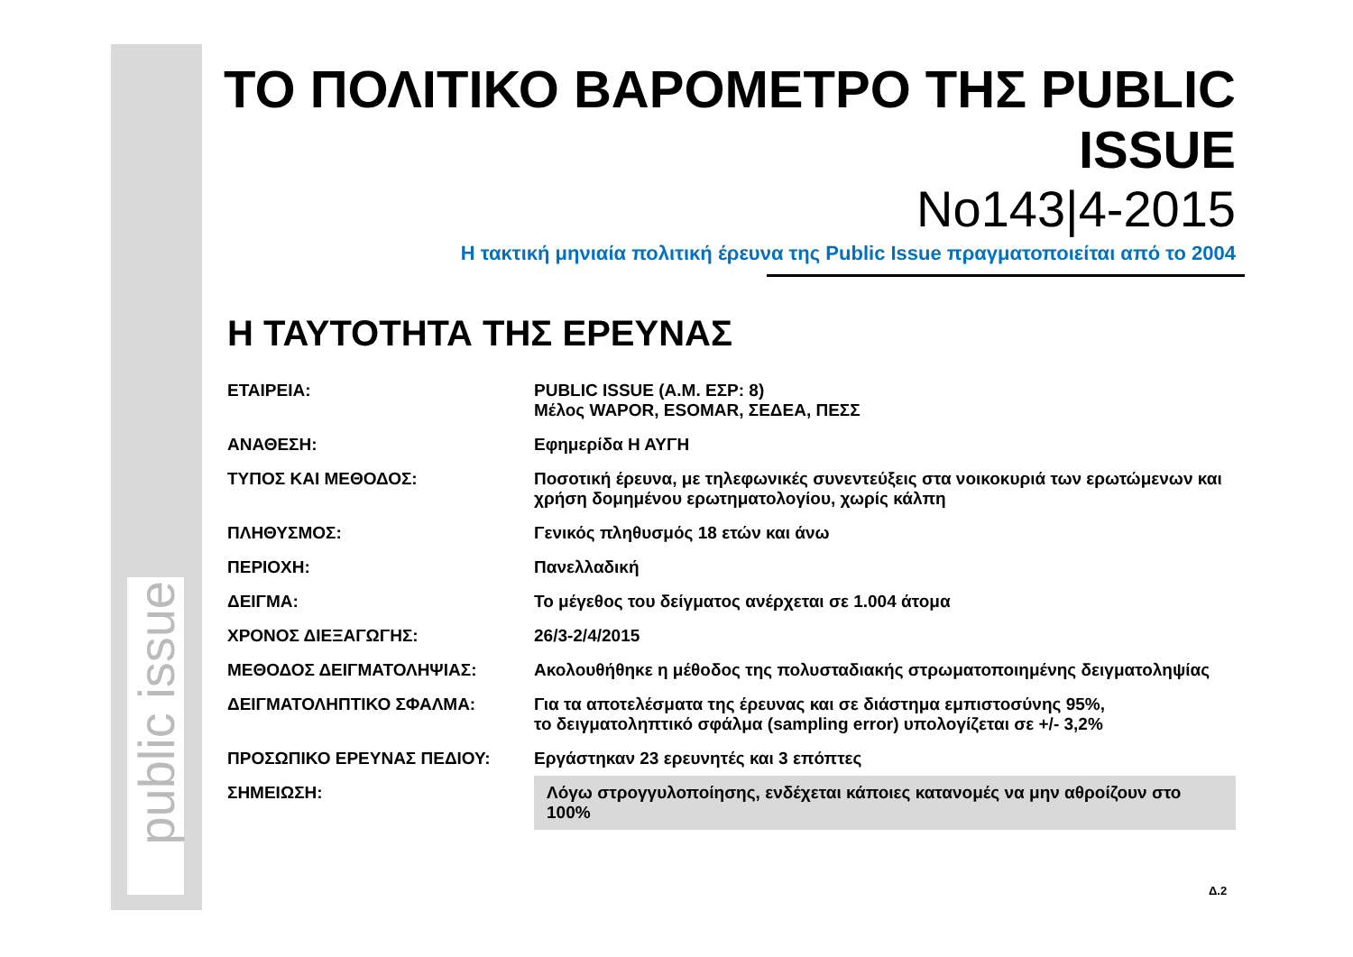public issue
ΤΟ ΠΟΛΙΤΙΚΟ ΒΑΡΟΜΕΤΡΟ ΤΗΣ PUBLIC ISSUE
No143|4-2015
Η τακτική μηνιαία πολιτική έρευνα της Public Issue πραγματοποιείται από το 2004
Η ΤΑΥΤΟΤΗΤΑ ΤΗΣ ΕΡΕΥΝΑΣ
| ΕΤΑΙΡΕΙΑ: | PUBLIC ISSUE (Α.Μ. ΕΣΡ: 8) Μέλος WAPOR, ESOMAR, ΣΕΔΕΑ, ΠΕΣΣ |
| ΑΝΑΘΕΣΗ: | Εφημερίδα Η ΑΥΓΗ |
| ΤΥΠΟΣ ΚΑΙ ΜΕΘΟΔΟΣ: | Ποσοτική έρευνα, με τηλεφωνικές συνεντεύξεις στα νοικοκυριά των ερωτώμενων και χρήση δομημένου ερωτηματολογίου, χωρίς κάλπη |
| ΠΛΗΘΥΣΜΟΣ: | Γενικός πληθυσμός 18 ετών και άνω |
| ΠΕΡΙΟΧΗ: | Πανελλαδική |
| ΔΕΙΓΜΑ: | Το μέγεθος του δείγματος ανέρχεται σε 1.004 άτομα |
| ΧΡΟΝΟΣ ΔΙΕΞΑΓΩΓΗΣ: | 26/3-2/4/2015 |
| ΜΕΘΟΔΟΣ ΔΕΙΓΜΑΤΟΛΗΨΙΑΣ: | Ακολουθήθηκε η μέθοδος της πολυσταδιακής στρωματοποιημένης δειγματοληψίας |
| ΔΕΙΓΜΑΤΟΛΗΠΤΙΚΟ ΣΦΑΛΜΑ: | Για τα αποτελέσματα της έρευνας και σε διάστημα εμπιστοσύνης 95%, το δειγματοληπτικό σφάλμα (sampling error) υπολογίζεται σε +/- 3,2% |
| ΠΡΟΣΩΠΙΚΟ ΕΡΕΥΝΑΣ ΠΕΔΙΟΥ: | Εργάστηκαν 23 ερευνητές και 3 επόπτες |
| ΣΗΜΕΙΩΣΗ: | Λόγω στρογγυλοποίησης, ενδέχεται κάποιες κατανομές να μην αθροίζουν στο 100% |
Δ.2